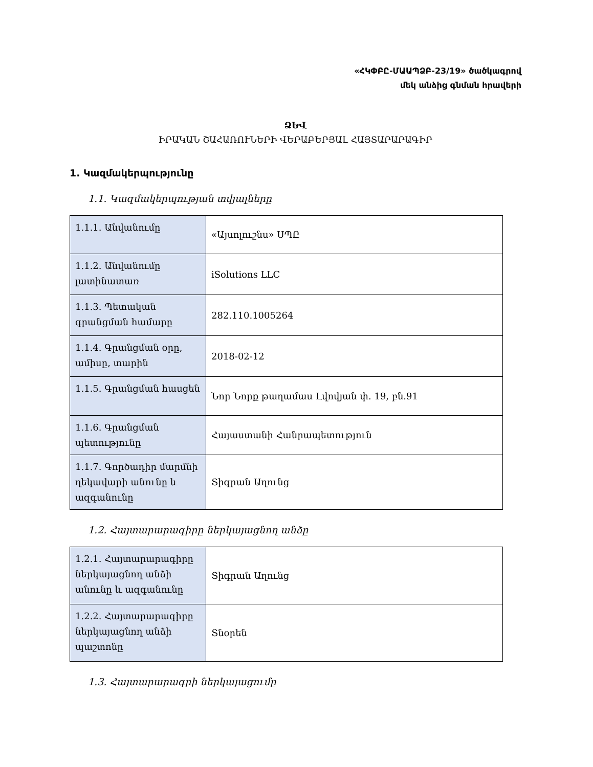«ՀԿՓԲԸ-ՄԱԱՊՁԲ-23/19» ծածկագրով
մեկ անձից գնման հրավերի
ՁԵՎ
ԻՐԱԿԱՆ ՇԱՀԱՌՈՒՆԵՐԻ ՎԵՐԱԲԵՐՅԱԼ ՀԱՅՏԱՐԱՐԱԳԻՐ
1. Կազմակերպությունը
1.1. Կազմակերպության տվյալները
| 1.1.1. Անվանումը | «Այսոլուշնս» ՍՊԸ |
| 1.1.2. Անվանումը լատինատառ | iSolutions LLC |
| 1.1.3. Պետական գրանցման համարը | 282.110.1005264 |
| 1.1.4. Գրանցման օրը, ամիսը, տարին | 2018-02-12 |
| 1.1.5. Գրանցման հասցեն | Նոր Նորք թաղամաս Լվովյան փ. 19, բն.91 |
| 1.1.6. Գրանցման պետությունը | Հայաստանի Հանրապետություն |
| 1.1.7. Գործադիր մարմնի ղեկավարի անունը և ազգանունը | Տիգրան Աղունց |
1.2. Հայտարարագիրը ներկայացնող անձը
| 1.2.1. Հայտարարագիրը ներկայացնող անձի անունը և ազգանունը | Տիգրան Աղունց |
| 1.2.2. Հայտարարագիրը ներկայացնող անձի պաշտոնը | Տնօրեն |
1.3. Հայտարարագրի ներկայացումը